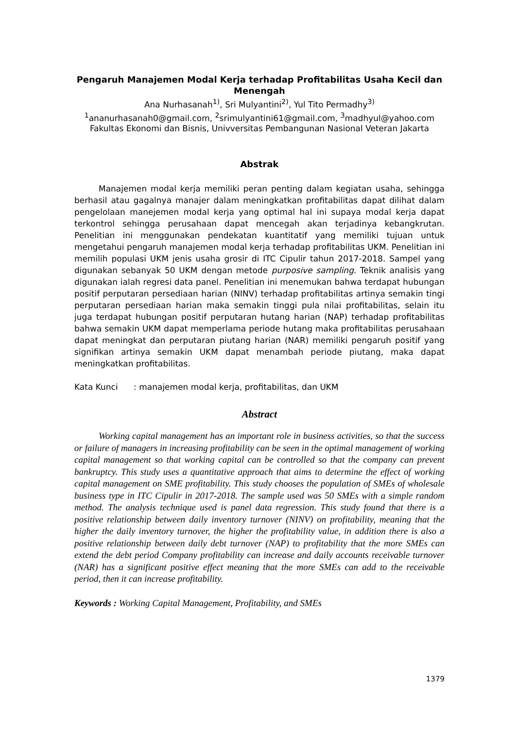Pengaruh Manajemen Modal Kerja terhadap Profitabilitas Usaha Kecil dan Menengah
Ana Nurhasanah<sup>1)</sup>, Sri Mulyantini<sup>2)</sup>, Yul Tito Permadhy<sup>3)</sup>
<sup>1</sup> ananurhasanah0@gmail.com, <sup>2</sup>srimulyantini61@gmail.com, <sup>3</sup>madhyul@yahoo.com
Fakultas Ekonomi dan Bisnis, Univversitas Pembangunan Nasional Veteran Jakarta
Abstrak
Manajemen modal kerja memiliki peran penting dalam kegiatan usaha, sehingga berhasil atau gagalnya manajer dalam meningkatkan profitabilitas dapat dilihat dalam pengelolaan manejemen modal kerja yang optimal hal ini supaya modal kerja dapat terkontrol sehingga perusahaan dapat mencegah akan terjadinya kebangkrutan. Penelitian ini menggunakan pendekatan kuantitatif yang memiliki tujuan untuk mengetahui pengaruh manajemen modal kerja terhadap profitabilitas UKM. Penelitian ini memilih populasi UKM jenis usaha grosir di ITC Cipulir tahun 2017-2018. Sampel yang digunakan sebanyak 50 UKM dengan metode purposive sampling. Teknik analisis yang digunakan ialah regresi data panel. Penelitian ini menemukan bahwa terdapat hubungan positif perputaran persediaan harian (NINV) terhadap profitabilitas artinya semakin tingi perputaran persediaan harian maka semakin tinggi pula nilai profitabilitas, selain itu juga terdapat hubungan positif perputaran hutang harian (NAP) terhadap profitabilitas bahwa semakin UKM dapat memperlama periode hutang maka profitabilitas perusahaan dapat meningkat dan perputaran piutang harian (NAR) memiliki pengaruh positif yang signifikan artinya semakin UKM dapat menambah periode piutang, maka dapat meningkatkan profitabilitas.
Kata Kunci : manajemen modal kerja, profitabilitas, dan UKM
Abstract
Working capital management has an important role in business activities, so that the success or failure of managers in increasing profitability can be seen in the optimal management of working capital management so that working capital can be controlled so that the company can prevent bankruptcy. This study uses a quantitative approach that aims to determine the effect of working capital management on SME profitability. This study chooses the population of SMEs of wholesale business type in ITC Cipulir in 2017-2018. The sample used was 50 SMEs with a simple random method. The analysis technique used is panel data regression. This study found that there is a positive relationship between daily inventory turnover (NINV) on profitability, meaning that the higher the daily inventory turnover, the higher the profitability value, in addition there is also a positive relationship between daily debt turnover (NAP) to profitability that the more SMEs can extend the debt period Company profitability can increase and daily accounts receivable turnover (NAR) has a significant positive effect meaning that the more SMEs can add to the receivable period, then it can increase profitability.
Keywords : Working Capital Management, Profitability, and SMEs
1379